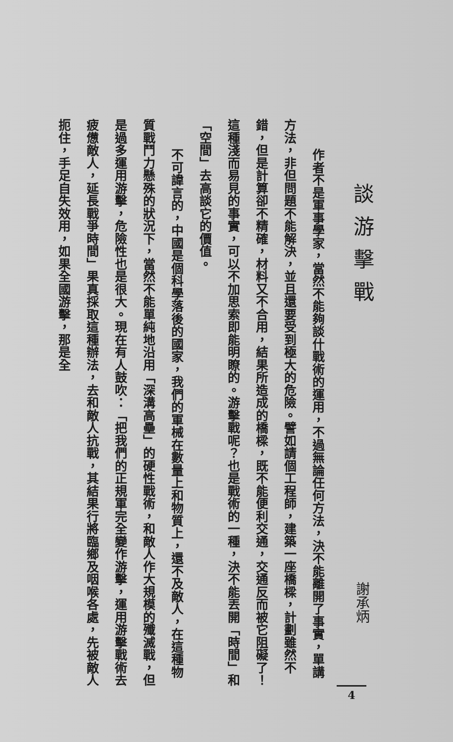談游擊戰 謝承炳
作者不是軍事學家，當然不能夠談什戰術的運用，不過無論任何方法，決不能離開了事實，單講方法，非但問題不能解決，並且還要受到極大的危險。譬如請個工程師，建築一座橋樑，計劃雖然不錯，但是計算卻不精確，材料又不合用，結果所造成的橋樑，既不能便利交通，交通反而被它阻礙了！這種淺而易見的事實，可以不加思索即能明瞭的。游擊戰呢？也是戰術的一種，決不能丟開「時間」和「空間」去高談它的價值。
不可諱言的，中國是個科學落後的國家，我們的軍械在數量上和物質上，還不及敵人，在這種物質戰鬥力懸殊的狀況下，當然不能單純地沿用「深溝高壘」的硬性戰術，和敵人作大規模的殲滅戰，但是過多運用游擊，危險性也是很大。現在有人鼓吹：「把我們的正規軍完全變作游擊，運用游擊戰術去疲憊敵人，延長戰爭時間」果真採取這種辦法，去和敵人抗戰，其結果行將臨鄉及咽喉各處，先被敵人扼住，手足自失效用，如果全國游擊，那是全
4